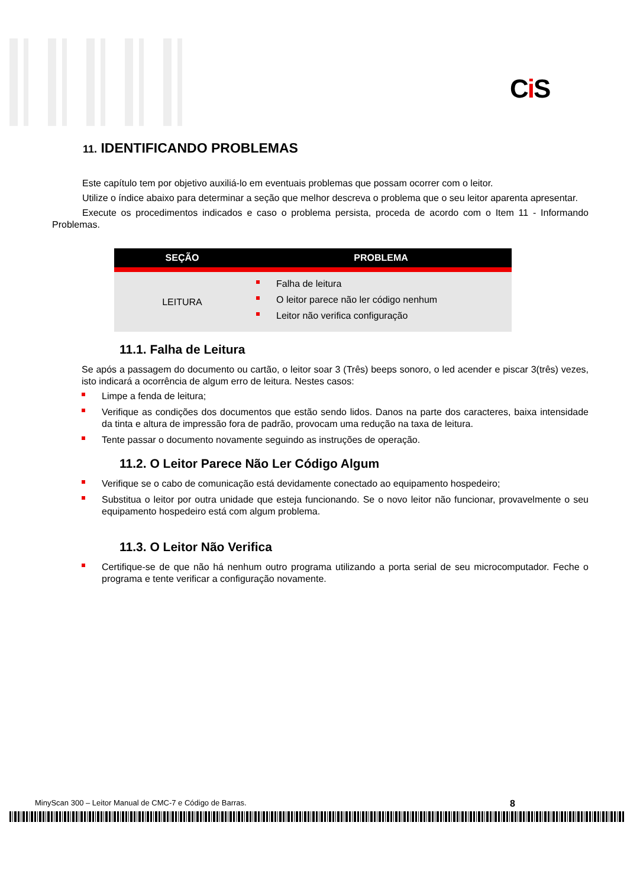Ci S
11. IDENTIFICANDO PROBLEMAS
Este capítulo tem por objetivo auxiliá-lo em eventuais problemas que possam ocorrer com o leitor.
Utilize o índice abaixo para determinar a seção que melhor descreva o problema que o seu leitor aparenta apresentar.
Execute os procedimentos indicados e caso o problema persista, proceda de acordo com o Item 11 - Informando Problemas.
| SEÇÃO | PROBLEMA |
| --- | --- |
| LEITURA | Falha de leitura O leitor parece não ler código nenhum Leitor não verifica configuração |
11.1. Falha de Leitura
Se após a passagem do documento ou cartão, o leitor soar 3 (Três) beeps sonoro, o led acender e piscar 3(três) vezes, isto indicará a ocorrência de algum erro de leitura. Nestes casos:
Limpe a fenda de leitura;
Verifique as condições dos documentos que estão sendo lidos. Danos na parte dos caracteres, baixa intensidade da tinta e altura de impressão fora de padrão, provocam uma redução na taxa de leitura.
Tente passar o documento novamente seguindo as instruções de operação.
11.2. O Leitor Parece Não Ler Código Algum
Verifique se o cabo de comunicação está devidamente conectado ao equipamento hospedeiro;
Substitua o leitor por outra unidade que esteja funcionando. Se o novo leitor não funcionar, provavelmente o seu equipamento hospedeiro está com algum problema.
11.3. O Leitor Não Verifica
Certifique-se de que não há nenhum outro programa utilizando a porta serial de seu microcomputador. Feche o programa e tente verificar a configuração novamente.
MinyScan 300 – Leitor Manual de CMC-7 e Código de Barras. 8